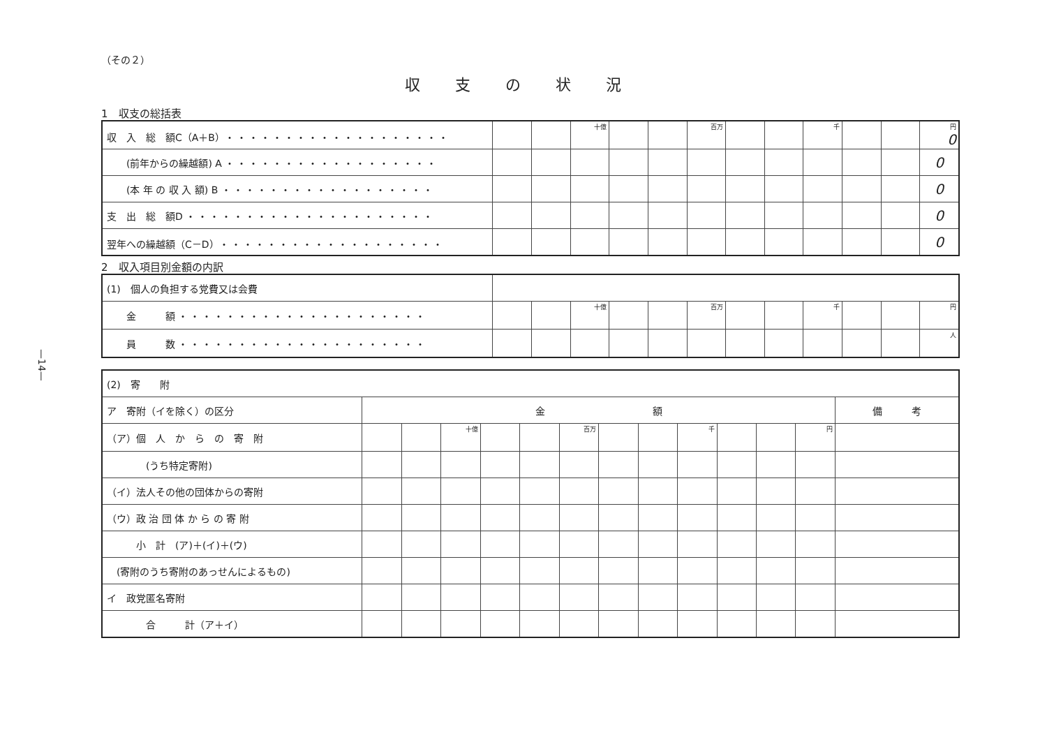—14—
（その２）
収支の状況
1　収支の総括表
| 収 入 総 額C（A＋B） ・・・・・・・・・・・・・・・・・・・ | | | 十億 | | | 百万 | | | 千 | | | 円 0 |
| (前年からの繰越額) A ・・・・・・・・・・・・・・・・・・ | | | | | | | | | | | | 0 |
| (本 年 の 収 入 額) B ・・・・・・・・・・・・・・・・・・ | | | | | | | | | | | | 0 |
| 支 出 総 額D ・・・・・・・・・・・・・・・・・・・・・ | | | | | | | | | | | | 0 |
| 翌年への繰越額（C－D） ・・・・・・・・・・・・・・・・・・・ | | | | | | | | | | | | 0 |
2　収入項目別金額の内訳
| (1) 個人の負担する党費又は会費 | | | | | | | | | | | | |
| 金 額 ・・・・・・・・・・・・・・・・・・・・・ | | | 十億 | | | 百万 | | | 千 | | | 円 |
| 員 数 ・・・・・・・・・・・・・・・・・・・・・ | | | | | | | | | | | | 人 |
| (2) 寄 附 | | | | | | | | | | | | | |
| ア 寄附（イを除く）の区分 | 金 額 | | | | | | | | | | | | 備 考 |
| （ア）個 人 か ら の 寄 附 | | | 十億 | | | 百万 | | | 千 | | | 円 | |
| (うち特定寄附) | | | | | | | | | | | | | |
| （イ）法人その他の団体からの寄附 | | | | | | | | | | | | | |
| （ウ）政 治 団 体 か ら の 寄 附 | | | | | | | | | | | | | |
| 小 計 (ア)＋(イ)＋(ウ) | | | | | | | | | | | | | |
| (寄附のうち寄附のあっせんによるもの) | | | | | | | | | | | | | |
| イ 政党匿名寄附 | | | | | | | | | | | | | |
| 合 計（ア＋イ） | | | | | | | | | | | | | |